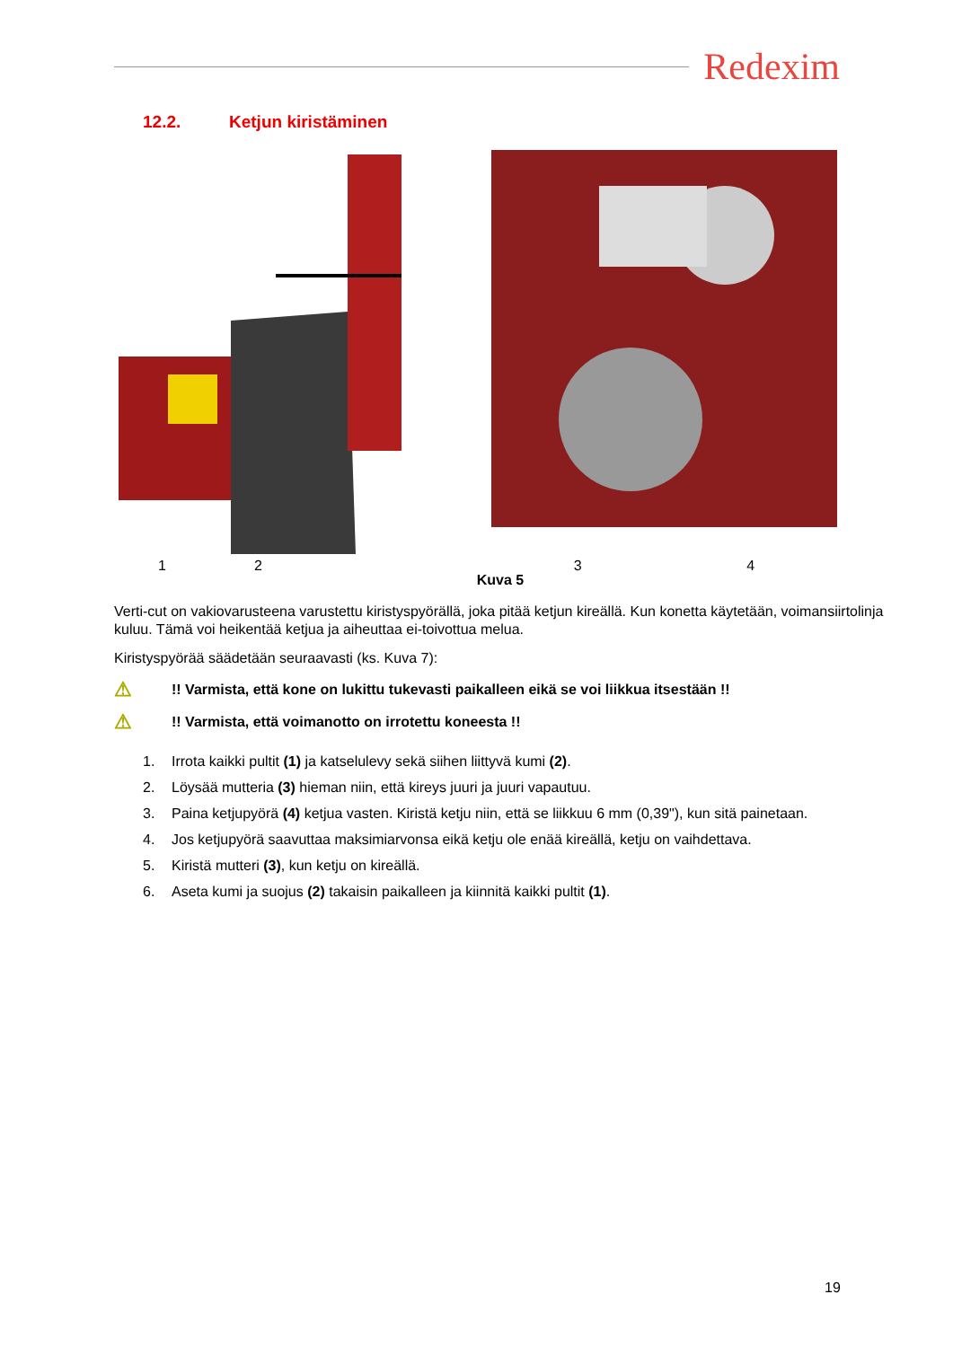Redexim
12.2. Ketjun kiristäminen
12 34
Kuva 5
Verti-cut on vakiovarusteena varustettu kiristyspyörällä, joka pitää ketjun kireällä. Kun konetta käytetään, voimansiirtolinja kuluu. Tämä voi heikentää ketjua ja aiheuttaa ei-toivottua melua.
Kiristyspyörää säädetään seuraavasti (ks. Kuva 7):
⚠!! Varmista, että kone on lukittu tukevasti paikalleen eikä se voi liikkua itsestään !!
⚠!! Varmista, että voimanotto on irrotettu koneesta !!
1. Irrota kaikki pultit (1) ja katselulevy sekä siihen liittyvä kumi (2).
2. Löysää mutteria (3) hieman niin, että kireys juuri ja juuri vapautuu.
3. Paina ketjupyörä (4) ketjua vasten. Kiristä ketju niin, että se liikkuu 6 mm (0,39"), kun sitä painetaan.
4. Jos ketjupyörä saavuttaa maksimiarvonsa eikä ketju ole enää kireällä, ketju on vaihdettava.
5. Kiristä mutteri (3), kun ketju on kireällä.
6. Aseta kumi ja suojus (2) takaisin paikalleen ja kiinnitä kaikki pultit (1).
19